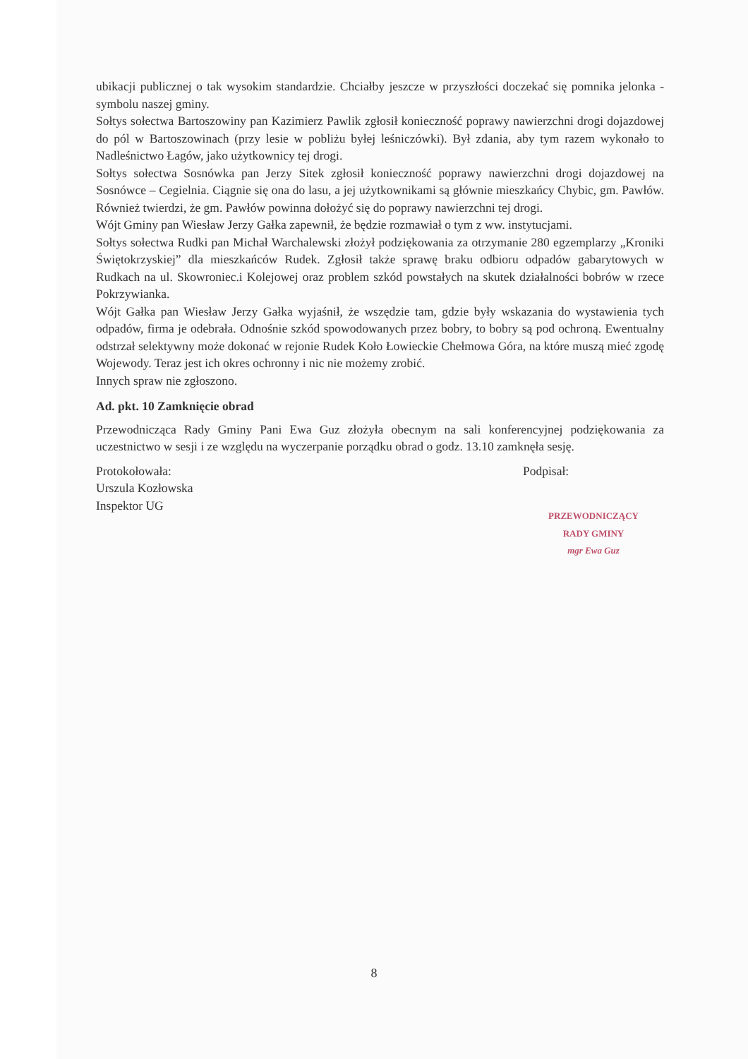ubikacji publicznej o tak wysokim standardzie. Chciałby jeszcze w przyszłości doczekać się pomnika jelonka - symbolu naszej gminy.
Sołtys sołectwa Bartoszowiny pan Kazimierz Pawlik zgłosił konieczność poprawy nawierzchni drogi dojazdowej do pól w Bartoszowinach (przy lesie w pobliżu byłej leśniczówki). Był zdania, aby tym razem wykonało to Nadleśnictwo Łagów, jako użytkownicy tej drogi.
Sołtys sołectwa Sosnówka pan Jerzy Sitek zgłosił konieczność poprawy nawierzchni drogi dojazdowej na Sosnówce – Cegielnia. Ciągnie się ona do lasu, a jej użytkownikami są głównie mieszkańcy Chybic, gm. Pawłów. Również twierdzi, że gm. Pawłów powinna dołożyć się do poprawy nawierzchni tej drogi.
Wójt Gminy pan Wiesław Jerzy Gałka zapewnił, że będzie rozmawiał o tym z ww. instytucjami.
Sołtys sołectwa Rudki pan Michał Warchalewski złożył podziękowania za otrzymanie 280 egzemplarzy „Kroniki Świętokrzyskiej” dla mieszkańców Rudek. Zgłosił także sprawę braku odbioru odpadów gabarytowych w Rudkach na ul. Skowroniec.i Kolejowej oraz problem szkód powstałych na skutek działalności bobrów w rzece Pokrzywianka.
Wójt Gałka pan Wiesław Jerzy Gałka wyjaśnił, że wszędzie tam, gdzie były wskazania do wystawienia tych odpadów, firma je odebrała. Odnośnie szkód spowodowanych przez bobry, to bobry są pod ochroną. Ewentualny odstrzał selektywny może dokonać w rejonie Rudek Koło Łowieckie Chełmowa Góra, na które muszą mieć zgodę Wojewody. Teraz jest ich okres ochronny i nic nie możemy zrobić.
Innych spraw nie zgłoszono.
Ad. pkt. 10 Zamknięcie obrad
Przewodnicząca Rady Gminy Pani Ewa Guz złożyła obecnym na sali konferencyjnej podziękowania za uczestnictwo w sesji i ze względu na wyczerpanie porządku obrad o godz. 13.10 zamknęła sesję.
Protokołowała:
Urszula Kozłowska
Inspektor UG
Podpisał:
PRZEWODNICZĄCY
RADY GMINY
mgr Ewa Guz
8